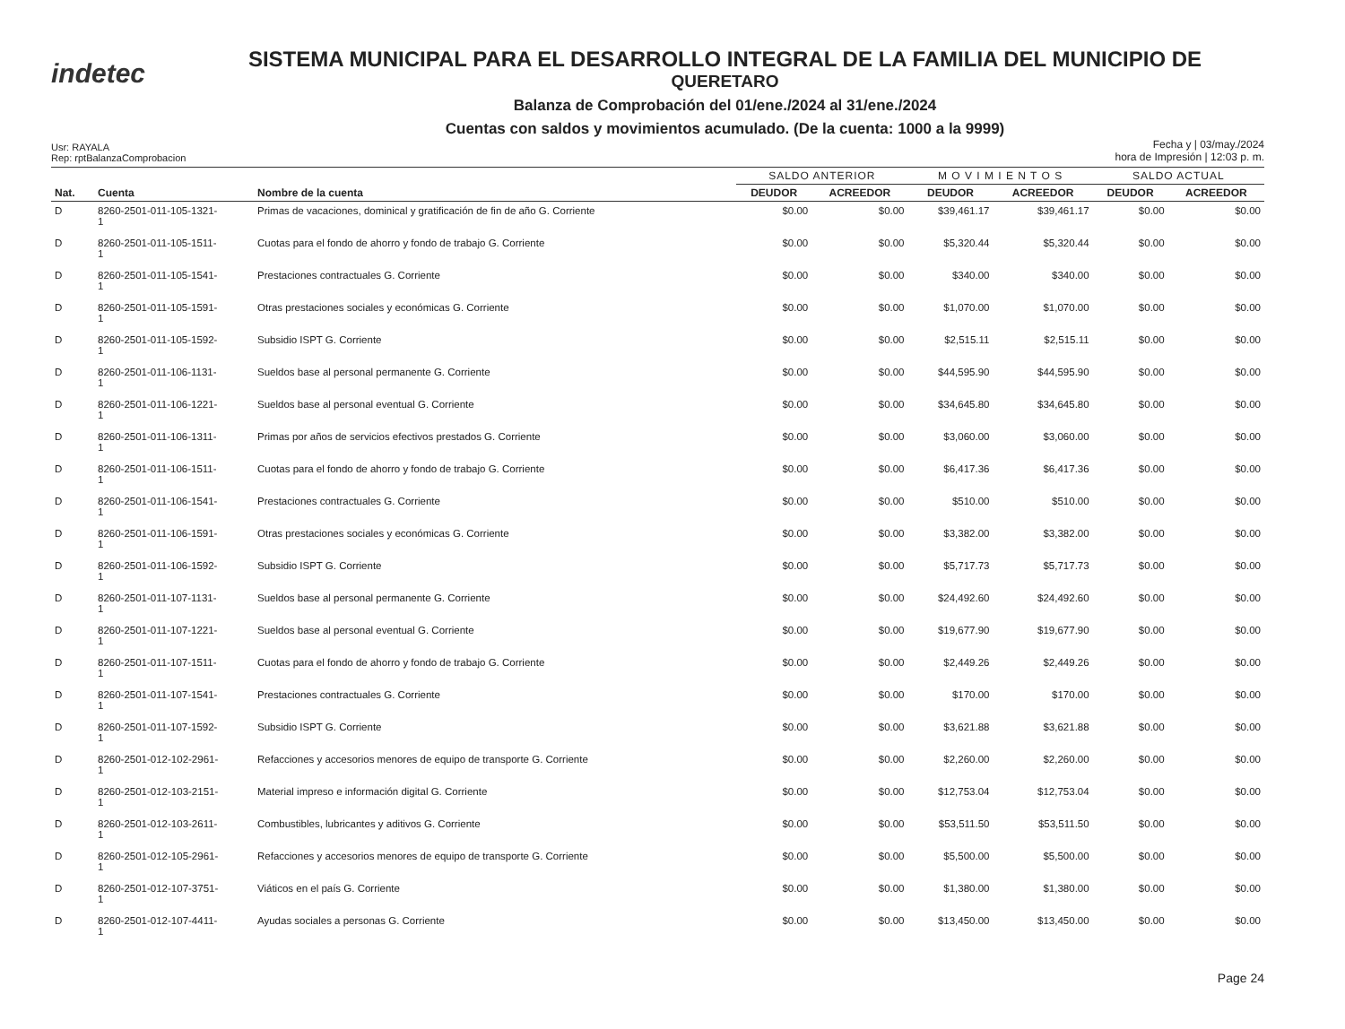indetec
SISTEMA MUNICIPAL PARA EL DESARROLLO INTEGRAL DE LA FAMILIA DEL MUNICIPIO DE
QUERETARO
Balanza de Comprobación del 01/ene./2024 al 31/ene./2024
Cuentas con saldos y movimientos acumulado. (De la cuenta: 1000 a la 9999)
Usr: RAYALA
Rep: rptBalanzaComprobacion
Fecha y | 03/may./2024
hora de Impresión | 12:03 p. m.
| | | | SALDO ANTERIOR | | M O V I M I E N T O S | | SALDO ACTUAL | |
| --- | --- | --- | --- | --- | --- | --- | --- | --- |
| Nat. | Cuenta | Nombre de la cuenta | DEUDOR | ACREEDOR | DEUDOR | ACREEDOR | DEUDOR | ACREEDOR |
| D | 8260-2501-011-105-1321- 1 | Primas de vacaciones, dominical y gratificación de fin de año G. Corriente | $0.00 | $0.00 | $39,461.17 | $39,461.17 | $0.00 | $0.00 |
| D | 8260-2501-011-105-1511- 1 | Cuotas para el fondo de ahorro y fondo de trabajo G. Corriente | $0.00 | $0.00 | $5,320.44 | $5,320.44 | $0.00 | $0.00 |
| D | 8260-2501-011-105-1541- 1 | Prestaciones contractuales G. Corriente | $0.00 | $0.00 | $340.00 | $340.00 | $0.00 | $0.00 |
| D | 8260-2501-011-105-1591- 1 | Otras prestaciones sociales y económicas G. Corriente | $0.00 | $0.00 | $1,070.00 | $1,070.00 | $0.00 | $0.00 |
| D | 8260-2501-011-105-1592- 1 | Subsidio ISPT G. Corriente | $0.00 | $0.00 | $2,515.11 | $2,515.11 | $0.00 | $0.00 |
| D | 8260-2501-011-106-1131- 1 | Sueldos base al personal permanente G. Corriente | $0.00 | $0.00 | $44,595.90 | $44,595.90 | $0.00 | $0.00 |
| D | 8260-2501-011-106-1221- 1 | Sueldos base al personal eventual G. Corriente | $0.00 | $0.00 | $34,645.80 | $34,645.80 | $0.00 | $0.00 |
| D | 8260-2501-011-106-1311- 1 | Primas por años de servicios efectivos prestados G. Corriente | $0.00 | $0.00 | $3,060.00 | $3,060.00 | $0.00 | $0.00 |
| D | 8260-2501-011-106-1511- 1 | Cuotas para el fondo de ahorro y fondo de trabajo G. Corriente | $0.00 | $0.00 | $6,417.36 | $6,417.36 | $0.00 | $0.00 |
| D | 8260-2501-011-106-1541- 1 | Prestaciones contractuales G. Corriente | $0.00 | $0.00 | $510.00 | $510.00 | $0.00 | $0.00 |
| D | 8260-2501-011-106-1591- 1 | Otras prestaciones sociales y económicas G. Corriente | $0.00 | $0.00 | $3,382.00 | $3,382.00 | $0.00 | $0.00 |
| D | 8260-2501-011-106-1592- 1 | Subsidio ISPT G. Corriente | $0.00 | $0.00 | $5,717.73 | $5,717.73 | $0.00 | $0.00 |
| D | 8260-2501-011-107-1131- 1 | Sueldos base al personal permanente G. Corriente | $0.00 | $0.00 | $24,492.60 | $24,492.60 | $0.00 | $0.00 |
| D | 8260-2501-011-107-1221- 1 | Sueldos base al personal eventual G. Corriente | $0.00 | $0.00 | $19,677.90 | $19,677.90 | $0.00 | $0.00 |
| D | 8260-2501-011-107-1511- 1 | Cuotas para el fondo de ahorro y fondo de trabajo G. Corriente | $0.00 | $0.00 | $2,449.26 | $2,449.26 | $0.00 | $0.00 |
| D | 8260-2501-011-107-1541- 1 | Prestaciones contractuales G. Corriente | $0.00 | $0.00 | $170.00 | $170.00 | $0.00 | $0.00 |
| D | 8260-2501-011-107-1592- 1 | Subsidio ISPT G. Corriente | $0.00 | $0.00 | $3,621.88 | $3,621.88 | $0.00 | $0.00 |
| D | 8260-2501-012-102-2961- 1 | Refacciones y accesorios menores de equipo de transporte G. Corriente | $0.00 | $0.00 | $2,260.00 | $2,260.00 | $0.00 | $0.00 |
| D | 8260-2501-012-103-2151- 1 | Material impreso e información digital G. Corriente | $0.00 | $0.00 | $12,753.04 | $12,753.04 | $0.00 | $0.00 |
| D | 8260-2501-012-103-2611- 1 | Combustibles, lubricantes y aditivos G. Corriente | $0.00 | $0.00 | $53,511.50 | $53,511.50 | $0.00 | $0.00 |
| D | 8260-2501-012-105-2961- 1 | Refacciones y accesorios menores de equipo de transporte G. Corriente | $0.00 | $0.00 | $5,500.00 | $5,500.00 | $0.00 | $0.00 |
| D | 8260-2501-012-107-3751- 1 | Viáticos en el país G. Corriente | $0.00 | $0.00 | $1,380.00 | $1,380.00 | $0.00 | $0.00 |
| D | 8260-2501-012-107-4411- 1 | Ayudas sociales a personas G. Corriente | $0.00 | $0.00 | $13,450.00 | $13,450.00 | $0.00 | $0.00 |
Page 24